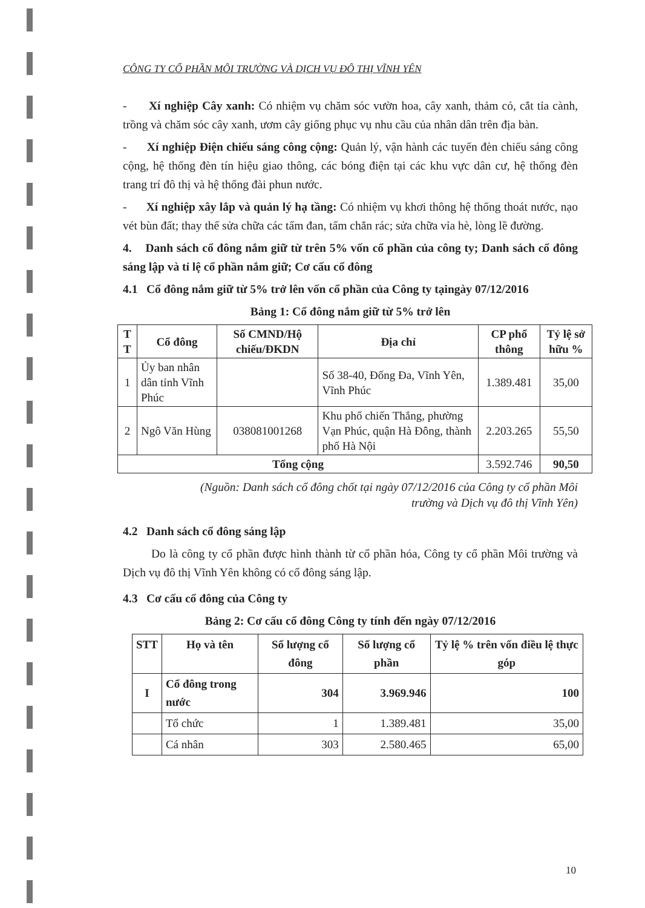CÔNG TY CỔ PHẦN MÔI TRƯỜNG VÀ DỊCH VỤ ĐÔ THỊ VĨNH YÊN
- Xí nghiệp Cây xanh: Có nhiệm vụ chăm sóc vườn hoa, cây xanh, thảm cỏ, cắt tỉa cành, trồng và chăm sóc cây xanh, ươm cây giống phục vụ nhu cầu của nhân dân trên địa bàn.
- Xí nghiệp Điện chiếu sáng công cộng: Quản lý, vận hành các tuyến đèn chiếu sáng công cộng, hệ thống đèn tín hiệu giao thông, các bóng điện tại các khu vực dân cư, hệ thống đèn trang trí đô thị và hệ thống đài phun nước.
- Xí nghiệp xây lắp và quản lý hạ tầng: Có nhiệm vụ khơi thông hệ thống thoát nước, nạo vét bùn đất; thay thế sửa chữa các tấm đan, tấm chắn rác; sửa chữa vỉa hè, lòng lề đường.
4. Danh sách cổ đông nắm giữ từ trên 5% vốn cổ phần của công ty; Danh sách cổ đông sáng lập và tỉ lệ cổ phần nắm giữ; Cơ cấu cổ đông
4.1 Cổ đông nắm giữ từ 5% trở lên vốn cổ phần của Công ty tạingày 07/12/2016
Bảng 1: Cổ đông nắm giữ từ 5% trở lên
| T T | Cổ đông | Số CMND/Hộ chiếu/ĐKDN | Địa chỉ | CP phổ thông | Tỷ lệ sở hữu % |
| --- | --- | --- | --- | --- | --- |
| 1 | Ủy ban nhân dân tỉnh Vĩnh Phúc | | Số 38-40, Đống Đa, Vĩnh Yên, Vĩnh Phúc | 1.389.481 | 35,00 |
| 2 | Ngô Văn Hùng | 038081001268 | Khu phố chiến Thắng, phường Vạn Phúc, quận Hà Đông, thành phố Hà Nội | 2.203.265 | 55,50 |
| Tổng cộng | | | | 3.592.746 | 90,50 |
(Nguồn: Danh sách cổ đông chốt tại ngày 07/12/2016 của Công ty cổ phần Môi
trường và Dịch vụ đô thị Vĩnh Yên)
4.2 Danh sách cổ đông sáng lập
Do là công ty cổ phần được hình thành từ cổ phần hóa, Công ty cổ phần Môi trường và Dịch vụ đô thị Vĩnh Yên không có cổ đông sáng lập.
4.3 Cơ cấu cổ đông của Công ty
Bảng 2: Cơ cấu cổ đông Công ty tính đến ngày 07/12/2016
| STT | Họ và tên | Số lượng cổ đông | Số lượng cổ phần | Tỷ lệ % trên vốn điều lệ thực góp |
| --- | --- | --- | --- | --- |
| I | Cổ đông trong nước | 304 | 3.969.946 | 100 |
| | Tổ chức | 1 | 1.389.481 | 35,00 |
| | Cá nhân | 303 | 2.580.465 | 65,00 |
10